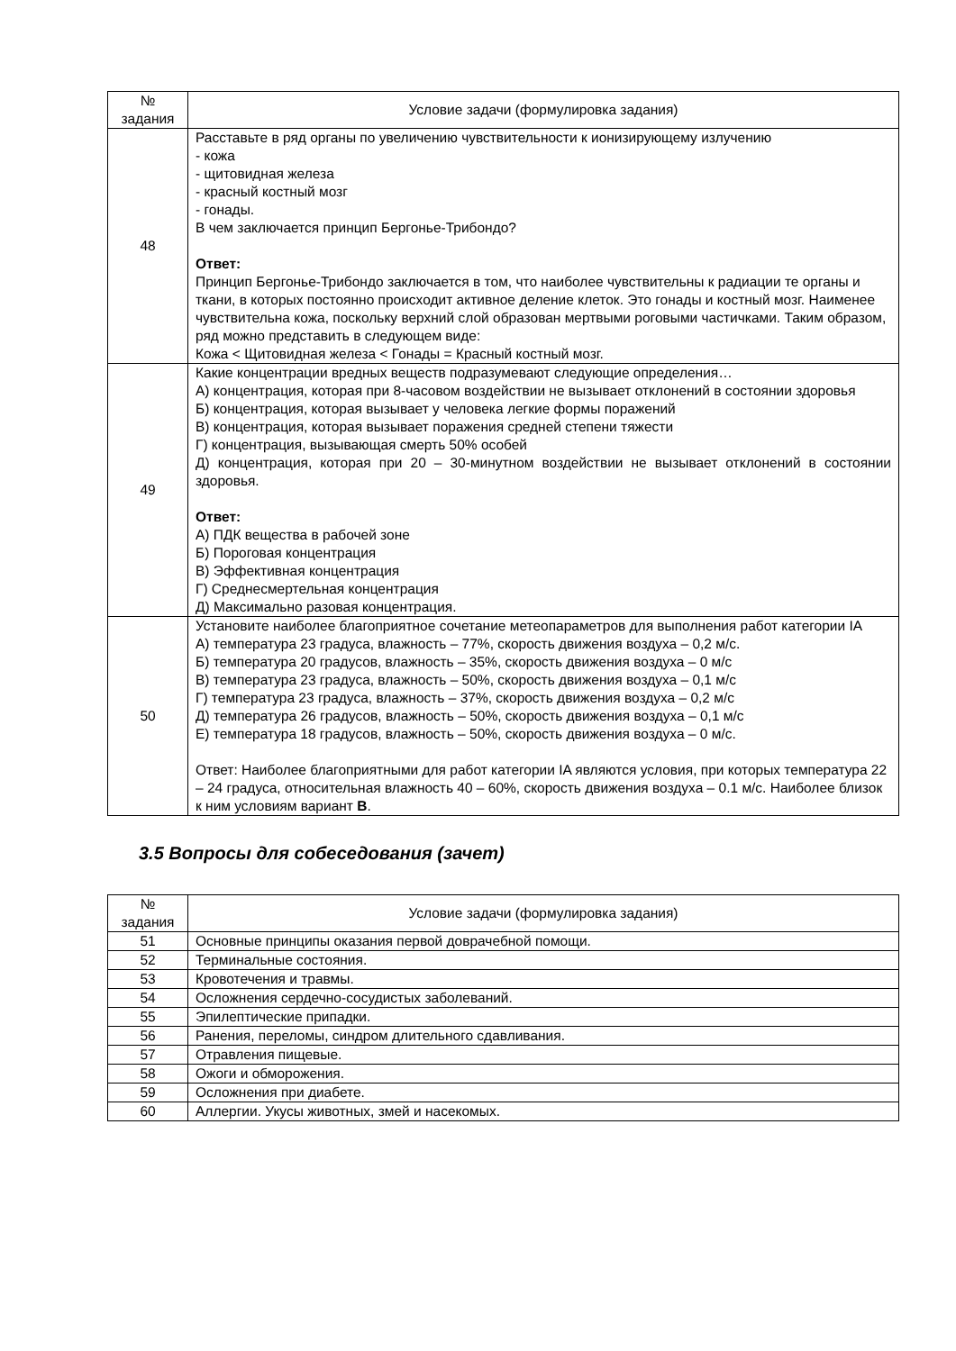| № задания | Условие задачи (формулировка задания) |
| --- | --- |
| 48 | Расставьте в ряд органы по увеличению чувствительности к ионизирующему излучению - кожа - щитовидная железа - красный костный мозг - гонады. В чем заключается принцип Бергонье-Трибондо? Ответ: Принцип Бергонье-Трибондо заключается в том, что наиболее чувствительны к радиации те органы и ткани, в которых постоянно происходит активное деление клеток. Это гонады и костный мозг. Наименее чувствительна кожа, поскольку верхний слой образован мертвыми роговыми частичками. Таким образом, ряд можно представить в следующем виде: Кожа < Щитовидная железа < Гонады = Красный костный мозг. |
| 49 | Какие концентрации вредных веществ подразумевают следующие определения… А) концентрация, которая при 8-часовом воздействии не вызывает отклонений в состоянии здоровья Б) концентрация, которая вызывает у человека легкие формы поражений В) концентрация, которая вызывает поражения средней степени тяжести Г) концентрация, вызывающая смерть 50% особей Д) концентрация, которая при 20 – 30-минутном воздействии не вызывает отклонений в состоянии здоровья. Ответ: А) ПДК вещества в рабочей зоне Б) Пороговая концентрация В) Эффективная концентрация Г) Среднесмертельная концентрация Д) Максимально разовая концентрация. |
| 50 | Установите наиболее благоприятное сочетание метеопараметров для выполнения работ категории IA А) температура 23 градуса, влажность – 77%, скорость движения воздуха – 0,2 м/с. Б) температура 20 градусов, влажность – 35%, скорость движения воздуха – 0 м/с В) температура 23 градуса, влажность – 50%, скорость движения воздуха – 0,1 м/с Г) температура 23 градуса, влажность – 37%, скорость движения воздуха – 0,2 м/с Д) температура 26 градусов, влажность – 50%, скорость движения воздуха – 0,1 м/с Е) температура 18 градусов, влажность – 50%, скорость движения воздуха – 0 м/с. Ответ: Наиболее благоприятными для работ категории IA являются условия, при которых температура 22 – 24 градуса, относительная влажность 40 – 60%, скорость движения воздуха – 0.1 м/с. Наиболее близок к ним условиям вариант В . |
3.5 Вопросы для собеседования (зачет)
| № задания | Условие задачи (формулировка задания) |
| --- | --- |
| 51 | Основные принципы оказания первой доврачебной помощи. |
| 52 | Терминальные состояния. |
| 53 | Кровотечения и травмы. |
| 54 | Осложнения сердечно-сосудистых заболеваний. |
| 55 | Эпилептические припадки. |
| 56 | Ранения, переломы, синдром длительного сдавливания. |
| 57 | Отравления пищевые. |
| 58 | Ожоги и обморожения. |
| 59 | Осложнения при диабете. |
| 60 | Аллергии. Укусы животных, змей и насекомых. |